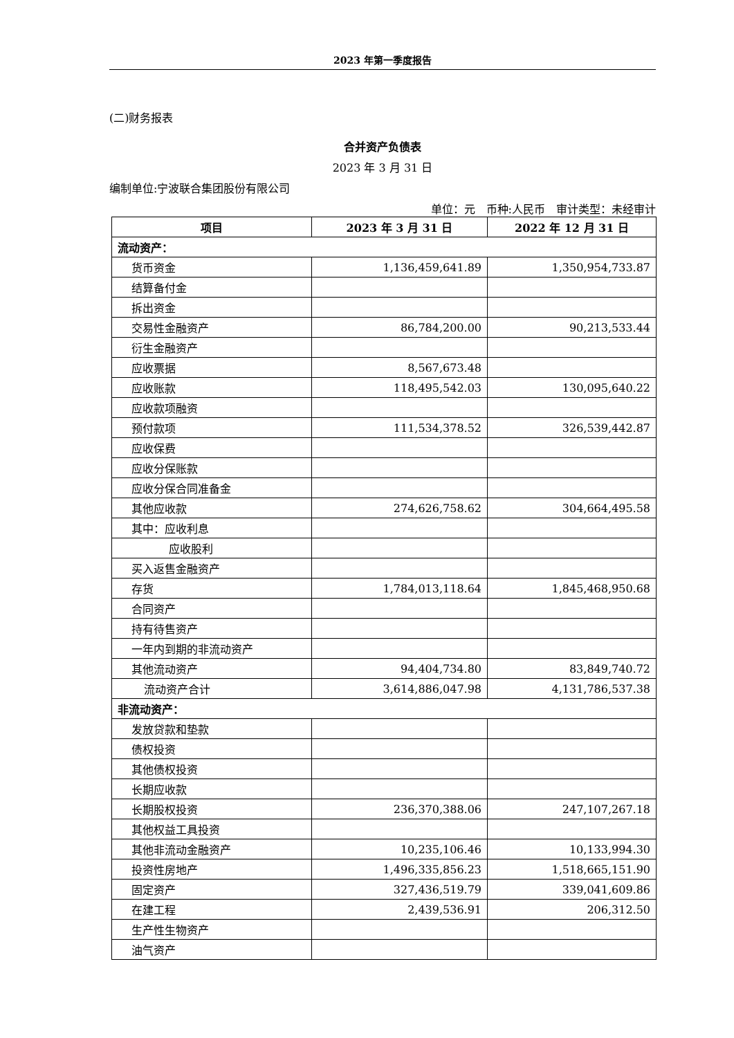2023 年第一季度报告
(二)财务报表
合并资产负债表
2023 年 3 月 31 日
编制单位:宁波联合集团股份有限公司
单位：元　币种:人民币　审计类型：未经审计
| 项目 | 2023 年 3 月 31 日 | 2022 年 12 月 31 日 |
| --- | --- | --- |
| 流动资产： | | |
| 货币资金 | 1,136,459,641.89 | 1,350,954,733.87 |
| 结算备付金 | | |
| 拆出资金 | | |
| 交易性金融资产 | 86,784,200.00 | 90,213,533.44 |
| 衍生金融资产 | | |
| 应收票据 | 8,567,673.48 | |
| 应收账款 | 118,495,542.03 | 130,095,640.22 |
| 应收款项融资 | | |
| 预付款项 | 111,534,378.52 | 326,539,442.87 |
| 应收保费 | | |
| 应收分保账款 | | |
| 应收分保合同准备金 | | |
| 其他应收款 | 274,626,758.62 | 304,664,495.58 |
| 其中：应收利息 | | |
| 应收股利 | | |
| 买入返售金融资产 | | |
| 存货 | 1,784,013,118.64 | 1,845,468,950.68 |
| 合同资产 | | |
| 持有待售资产 | | |
| 一年内到期的非流动资产 | | |
| 其他流动资产 | 94,404,734.80 | 83,849,740.72 |
| 流动资产合计 | 3,614,886,047.98 | 4,131,786,537.38 |
| 非流动资产： | | |
| 发放贷款和垫款 | | |
| 债权投资 | | |
| 其他债权投资 | | |
| 长期应收款 | | |
| 长期股权投资 | 236,370,388.06 | 247,107,267.18 |
| 其他权益工具投资 | | |
| 其他非流动金融资产 | 10,235,106.46 | 10,133,994.30 |
| 投资性房地产 | 1,496,335,856.23 | 1,518,665,151.90 |
| 固定资产 | 327,436,519.79 | 339,041,609.86 |
| 在建工程 | 2,439,536.91 | 206,312.50 |
| 生产性生物资产 | | |
| 油气资产 | | |